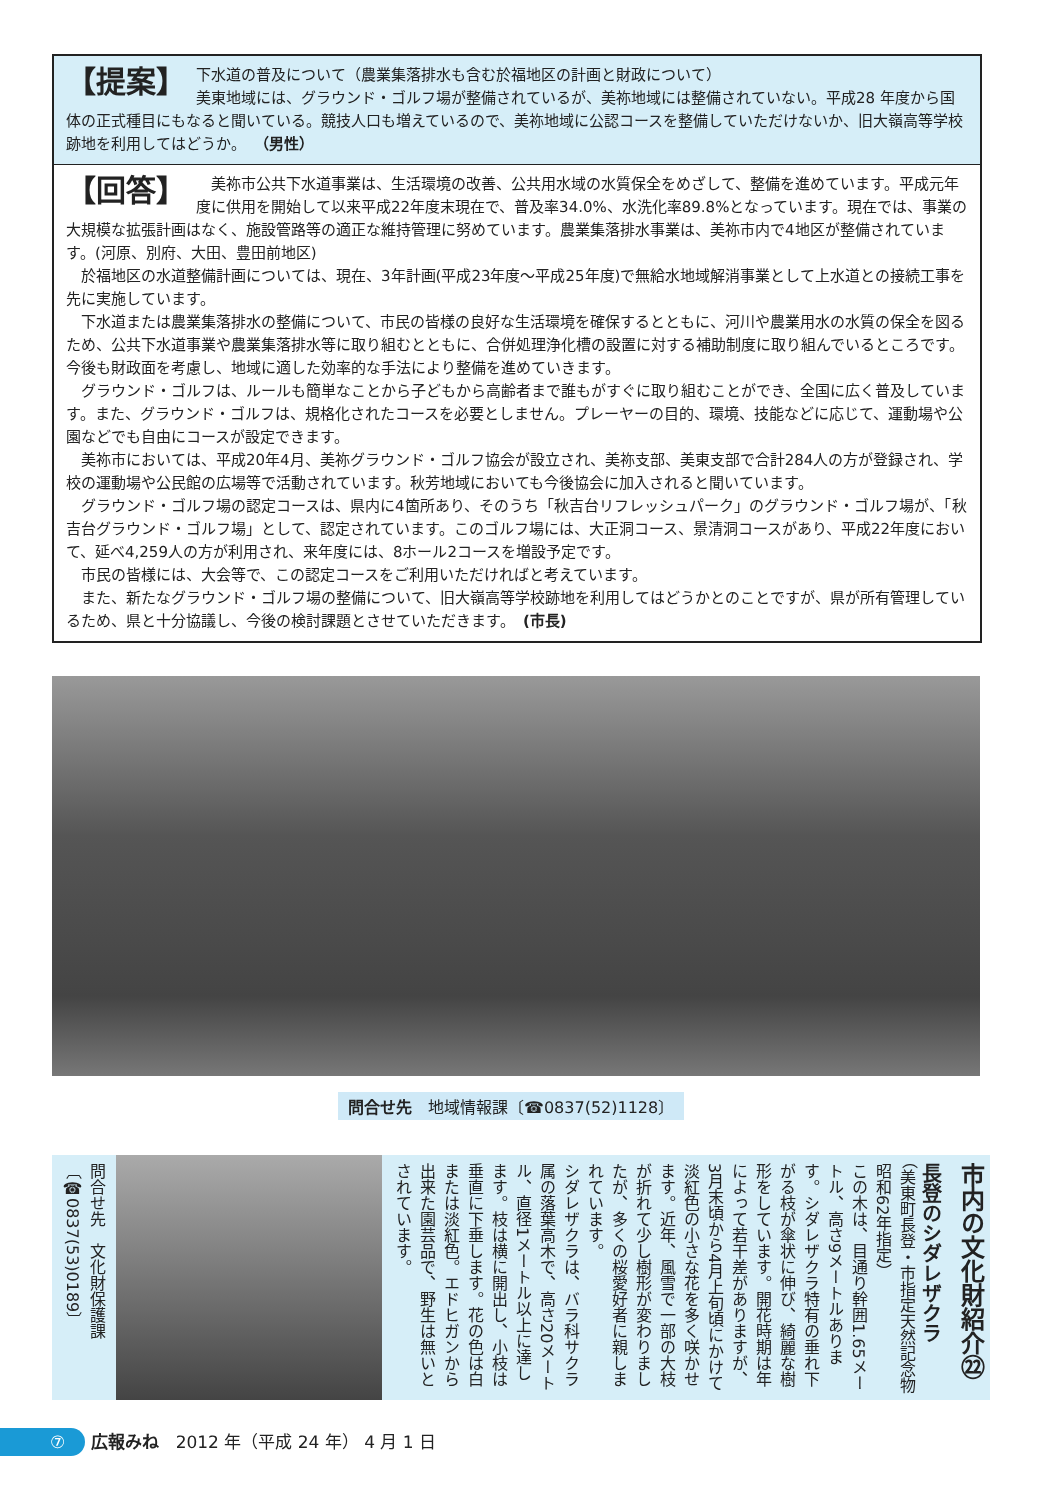【提案】 下水道の普及について（農業集落排水も含む於福地区の計画と財政について）
美東地域には、グラウンド・ゴルフ場が整備されているが、美祢地域には整備されていない。平成28 年度から国体の正式種目にもなると聞いている。競技人口も増えているので、美祢地域に公認コースを整備していただけないか、旧大嶺高等学校跡地を利用してはどうか。　（男性）
【回答】
美祢市公共下水道事業は、生活環境の改善、公共用水域の水質保全をめざして、整備を進めています。平成元年度に供用を開始して以来平成22年度末現在で、普及率34.0%、水洗化率89.8%となっています。現在では、事業の大規模な拡張計画はなく、施設管路等の適正な維持管理に努めています。農業集落排水事業は、美祢市内で4地区が整備されています。(河原、別府、大田、豊田前地区)
於福地区の水道整備計画については、現在、3年計画(平成23年度～平成25年度)で無給水地域解消事業として上水道との接続工事を先に実施しています。
下水道または農業集落排水の整備について、市民の皆様の良好な生活環境を確保するとともに、河川や農業用水の水質の保全を図るため、公共下水道事業や農業集落排水等に取り組むとともに、合併処理浄化槽の設置に対する補助制度に取り組んでいるところです。今後も財政面を考慮し、地域に適した効率的な手法により整備を進めていきます。
グラウンド・ゴルフは、ルールも簡単なことから子どもから高齢者まで誰もがすぐに取り組むことができ、全国に広く普及しています。また、グラウンド・ゴルフは、規格化されたコースを必要としません。プレーヤーの目的、環境、技能などに応じて、運動場や公園などでも自由にコースが設定できます。
美祢市においては、平成20年4月、美祢グラウンド・ゴルフ協会が設立され、美祢支部、美東支部で合計284人の方が登録され、学校の運動場や公民館の広場等で活動されています。秋芳地域においても今後協会に加入されると聞いています。
グラウンド・ゴルフ場の認定コースは、県内に4箇所あり、そのうち「秋吉台リフレッシュパーク」のグラウンド・ゴルフ場が、「秋吉台グラウンド・ゴルフ場」として、認定されています。このゴルフ場には、大正洞コース、景清洞コースがあり、平成22年度において、延べ4,259人の方が利用され、来年度には、8ホール2コースを増設予定です。
市民の皆様には、大会等で、この認定コースをご利用いただければと考えています。
また、新たなグラウンド・ゴルフ場の整備について、旧大嶺高等学校跡地を利用してはどうかとのことですが、県が所有管理しているため、県と十分協議し、今後の検討課題とさせていただきます。　(市長)
問合せ先　地域情報課〔☎0837(52)1128〕
市内の文化財紹介㉒
長登のシダレザクラ
（美東町長登・市指定天然記念物昭和62年指定）
この木は、目通り幹囲1.65メートル、高さ9メートルあります。シダレザクラ特有の垂れ下がる枝が傘状に伸び、綺麗な樹形をしています。開花時期は年によって若干差がありますが、3月末頃から4月上旬頃にかけて淡紅色の小さな花を多く咲かせます。近年、風雪で一部の大枝が折れて少し樹形が変わりましたが、多くの桜愛好者に親しまれています。
シダレザクラは、バラ科サクラ属の落葉高木で、高さ20メートル、直径1メートル以上に達します。枝は横に開出し、小枝は垂直に下垂します。花の色は白または淡紅色。エドヒガンから出来た園芸品で、野生は無いとされています。
問合せ先　文化財保護課〔☎0837(53)0189〕
⑦ 広報みね　2012 年（平成 24 年） 4 月 1 日